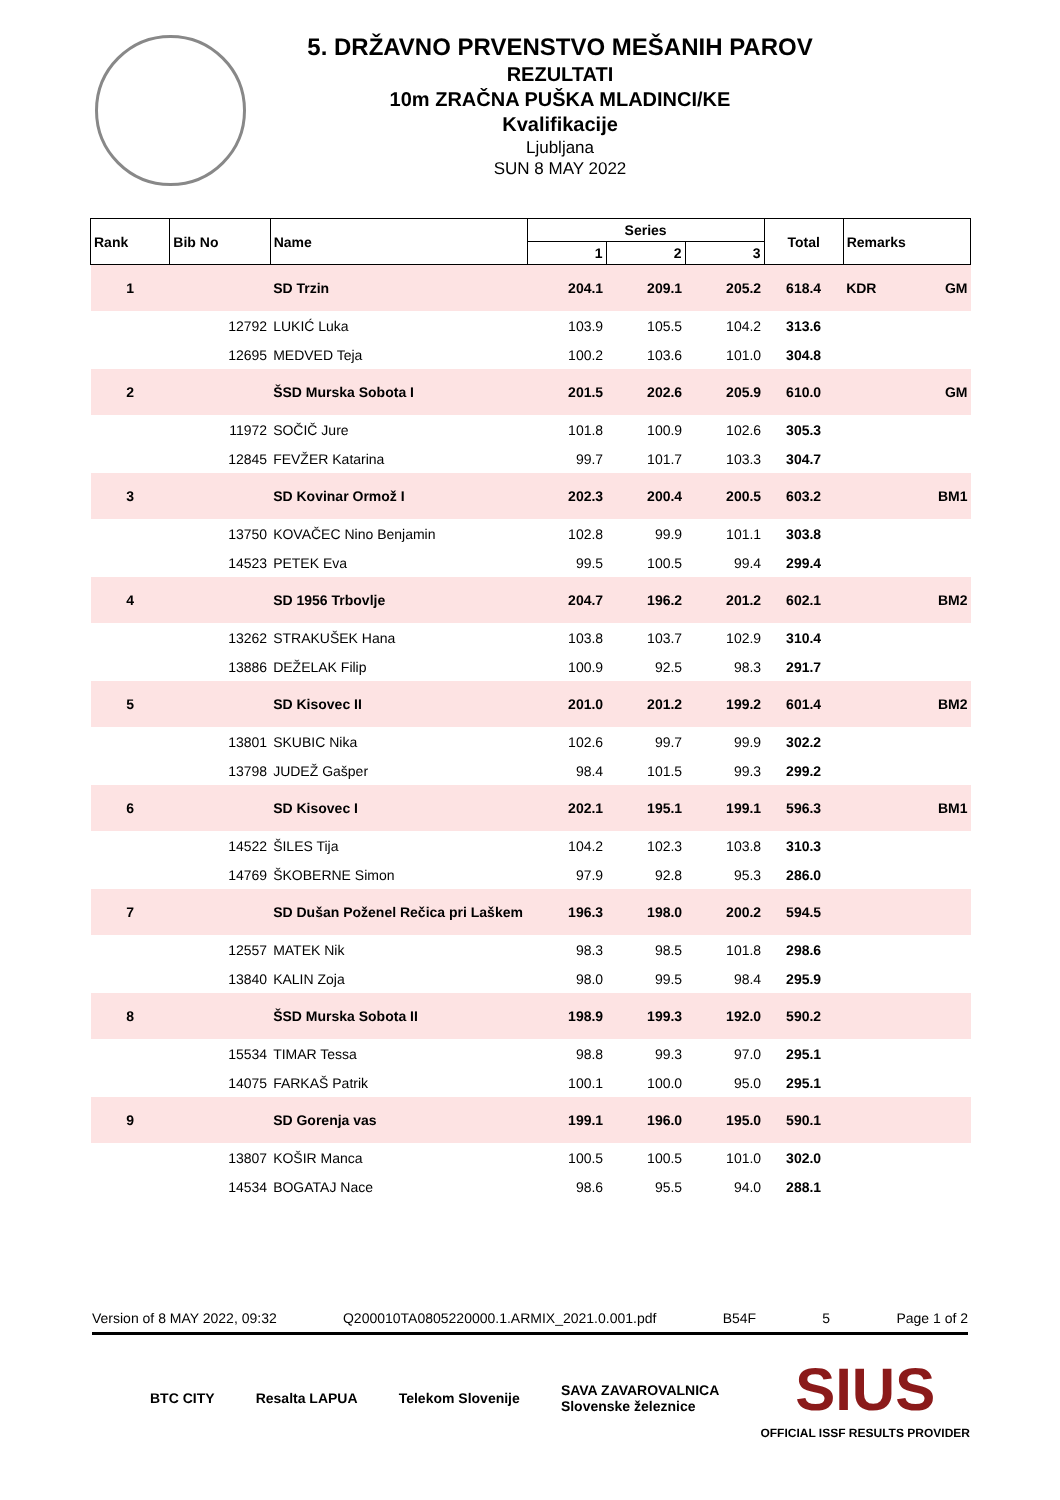5. DRŽAVNO PRVENSTVO MEŠANIH PAROV
REZULTATI
10m ZRAČNA PUŠKA MLADINCI/KE
Kvalifikacije
Ljubljana
SUN 8 MAY 2022
| Rank | Bib No | Name | Series | | | Total | Remarks |
| --- | --- | --- | --- | --- | --- | --- | --- |
| | | | 1 | 2 | 3 | | |
| 1 | | SD Trzin | 204.1 | 209.1 | 205.2 | 618.4 | KDR GM |
| | 12792 | LUKIĆ Luka | 103.9 | 105.5 | 104.2 | 313.6 | |
| | 12695 | MEDVED Teja | 100.2 | 103.6 | 101.0 | 304.8 | |
| 2 | | ŠSD Murska Sobota I | 201.5 | 202.6 | 205.9 | 610.0 | GM |
| | 11972 | SOČIČ Jure | 101.8 | 100.9 | 102.6 | 305.3 | |
| | 12845 | FEVŽER Katarina | 99.7 | 101.7 | 103.3 | 304.7 | |
| 3 | | SD Kovinar Ormož I | 202.3 | 200.4 | 200.5 | 603.2 | BM1 |
| | 13750 | KOVAČEC Nino Benjamin | 102.8 | 99.9 | 101.1 | 303.8 | |
| | 14523 | PETEK Eva | 99.5 | 100.5 | 99.4 | 299.4 | |
| 4 | | SD 1956 Trbovlje | 204.7 | 196.2 | 201.2 | 602.1 | BM2 |
| | 13262 | STRAKUŠEK Hana | 103.8 | 103.7 | 102.9 | 310.4 | |
| | 13886 | DEŽELAK Filip | 100.9 | 92.5 | 98.3 | 291.7 | |
| 5 | | SD Kisovec II | 201.0 | 201.2 | 199.2 | 601.4 | BM2 |
| | 13801 | SKUBIC Nika | 102.6 | 99.7 | 99.9 | 302.2 | |
| | 13798 | JUDEŽ Gašper | 98.4 | 101.5 | 99.3 | 299.2 | |
| 6 | | SD Kisovec I | 202.1 | 195.1 | 199.1 | 596.3 | BM1 |
| | 14522 | ŠILES Tija | 104.2 | 102.3 | 103.8 | 310.3 | |
| | 14769 | ŠKOBERNE Simon | 97.9 | 92.8 | 95.3 | 286.0 | |
| 7 | | SD Dušan Poženel Rečica pri Laškem | 196.3 | 198.0 | 200.2 | 594.5 | |
| | 12557 | MATEK Nik | 98.3 | 98.5 | 101.8 | 298.6 | |
| | 13840 | KALIN Zoja | 98.0 | 99.5 | 98.4 | 295.9 | |
| 8 | | ŠSD Murska Sobota II | 198.9 | 199.3 | 192.0 | 590.2 | |
| | 15534 | TIMAR Tessa | 98.8 | 99.3 | 97.0 | 295.1 | |
| | 14075 | FARKAŠ Patrik | 100.1 | 100.0 | 95.0 | 295.1 | |
| 9 | | SD Gorenja vas | 199.1 | 196.0 | 195.0 | 590.1 | |
| | 13807 | KOŠIR Manca | 100.5 | 100.5 | 101.0 | 302.0 | |
| | 14534 | BOGATAJ Nace | 98.6 | 95.5 | 94.0 | 288.1 | |
Version of 8 MAY 2022, 09:32 Q200010TA0805220000.1.ARMIX_2021.0.001.pdf B54F 5 Page 1 of 2
BTC CITY Resalta LAPUA Telekom Slovenije SAVA ZAVAROVALNICA
Slovenske železnice SIUS
OFFICIAL ISSF RESULTS PROVIDER